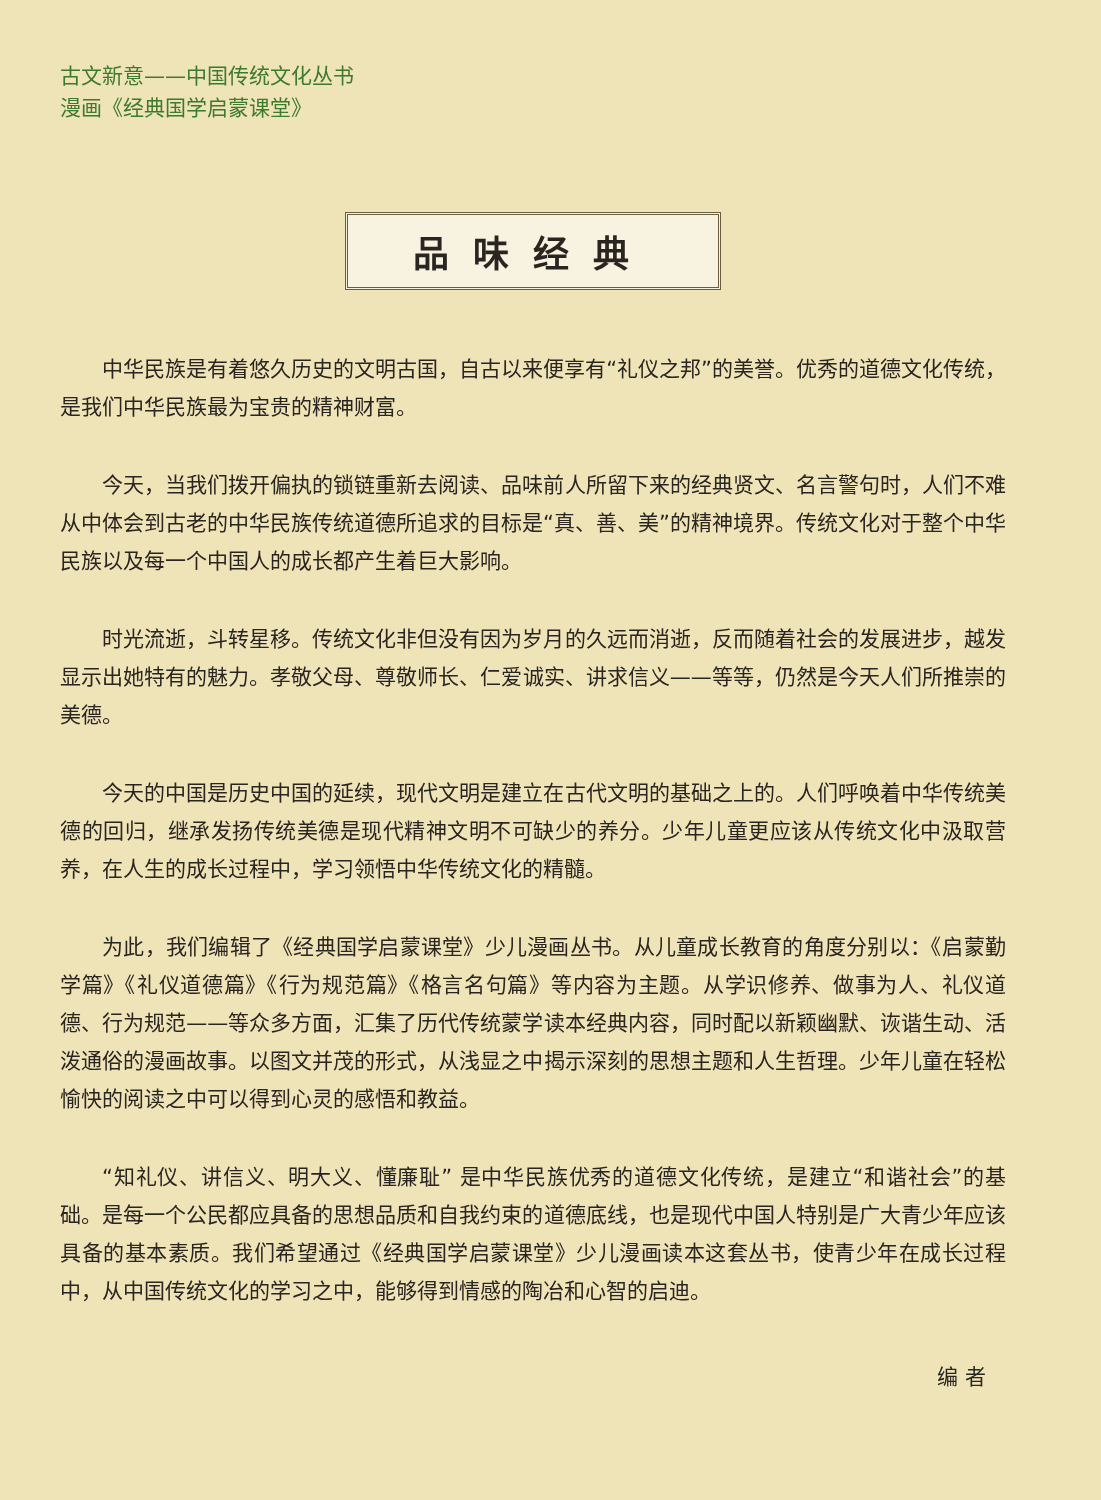古文新意——中国传统文化丛书
漫画《经典国学启蒙课堂》
品味经典
中华民族是有着悠久历史的文明古国，自古以来便享有“礼仪之邦”的美誉。优秀的道德文化传统，是我们中华民族最为宝贵的精神财富。
今天，当我们拨开偏执的锁链重新去阅读、品味前人所留下来的经典贤文、名言警句时，人们不难从中体会到古老的中华民族传统道德所追求的目标是“真、善、美”的精神境界。传统文化对于整个中华民族以及每一个中国人的成长都产生着巨大影响。
时光流逝，斗转星移。传统文化非但没有因为岁月的久远而消逝，反而随着社会的发展进步，越发显示出她特有的魅力。孝敬父母、尊敬师长、仁爱诚实、讲求信义——等等，仍然是今天人们所推崇的美德。
今天的中国是历史中国的延续，现代文明是建立在古代文明的基础之上的。人们呼唤着中华传统美德的回归，继承发扬传统美德是现代精神文明不可缺少的养分。少年儿童更应该从传统文化中汲取营养，在人生的成长过程中，学习领悟中华传统文化的精髓。
为此，我们编辑了《经典国学启蒙课堂》少儿漫画丛书。从儿童成长教育的角度分别以：《启蒙勤学篇》《礼仪道德篇》《行为规范篇》《格言名句篇》等内容为主题。从学识修养、做事为人、礼仪道德、行为规范——等众多方面，汇集了历代传统蒙学读本经典内容，同时配以新颖幽默、诙谐生动、活泼通俗的漫画故事。以图文并茂的形式，从浅显之中揭示深刻的思想主题和人生哲理。少年儿童在轻松愉快的阅读之中可以得到心灵的感悟和教益。
“知礼仪、讲信义、明大义、懂廉耻” 是中华民族优秀的道德文化传统，是建立“和谐社会”的基础。是每一个公民都应具备的思想品质和自我约束的道德底线，也是现代中国人特别是广大青少年应该具备的基本素质。我们希望通过《经典国学启蒙课堂》少儿漫画读本这套丛书，使青少年在成长过程中，从中国传统文化的学习之中，能够得到情感的陶冶和心智的启迪。
编 者